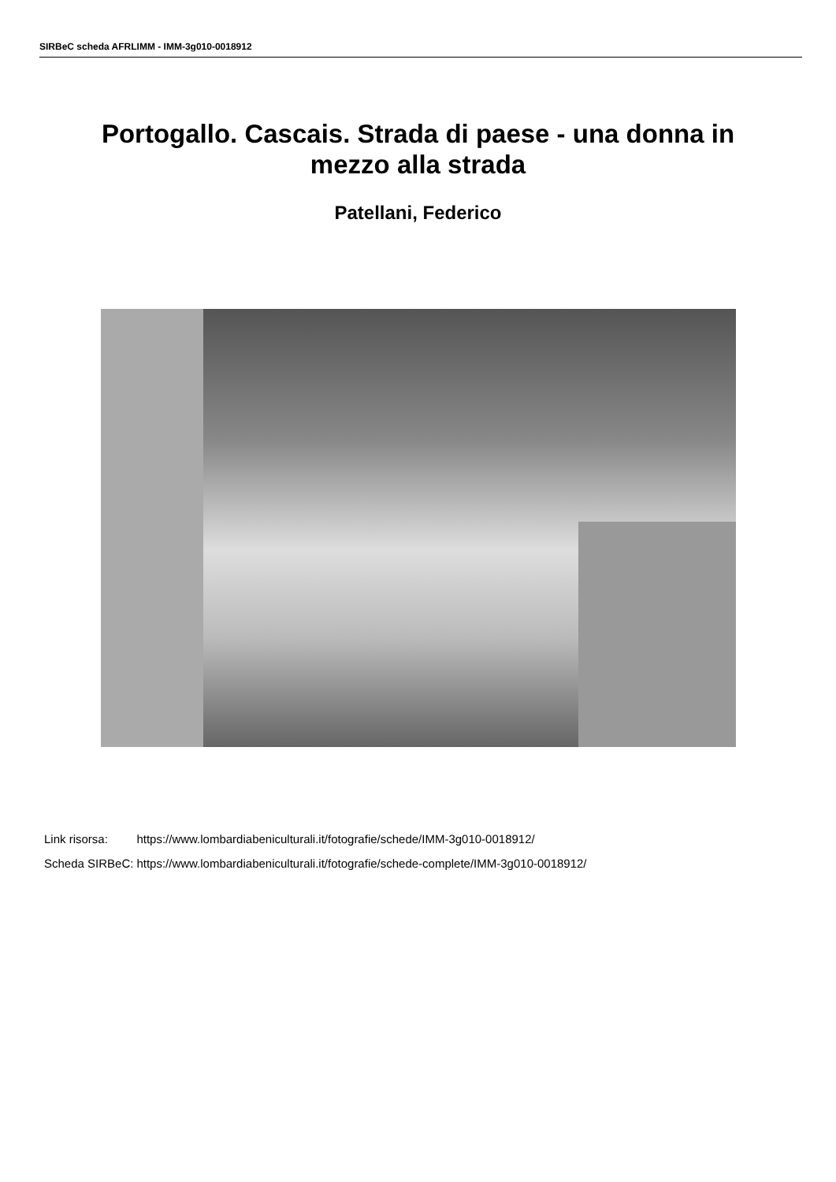SIRBeC scheda AFRLIMM - IMM-3g010-0018912
Portogallo. Cascais. Strada di paese - una donna in mezzo alla strada
Patellani, Federico
| Link risorsa: | https://www.lombardiabeniculturali.it/fotografie/schede/IMM-3g010-0018912/ |
| Scheda SIRBeC: | https://www.lombardiabeniculturali.it/fotografie/schede-complete/IMM-3g010-0018912/ |